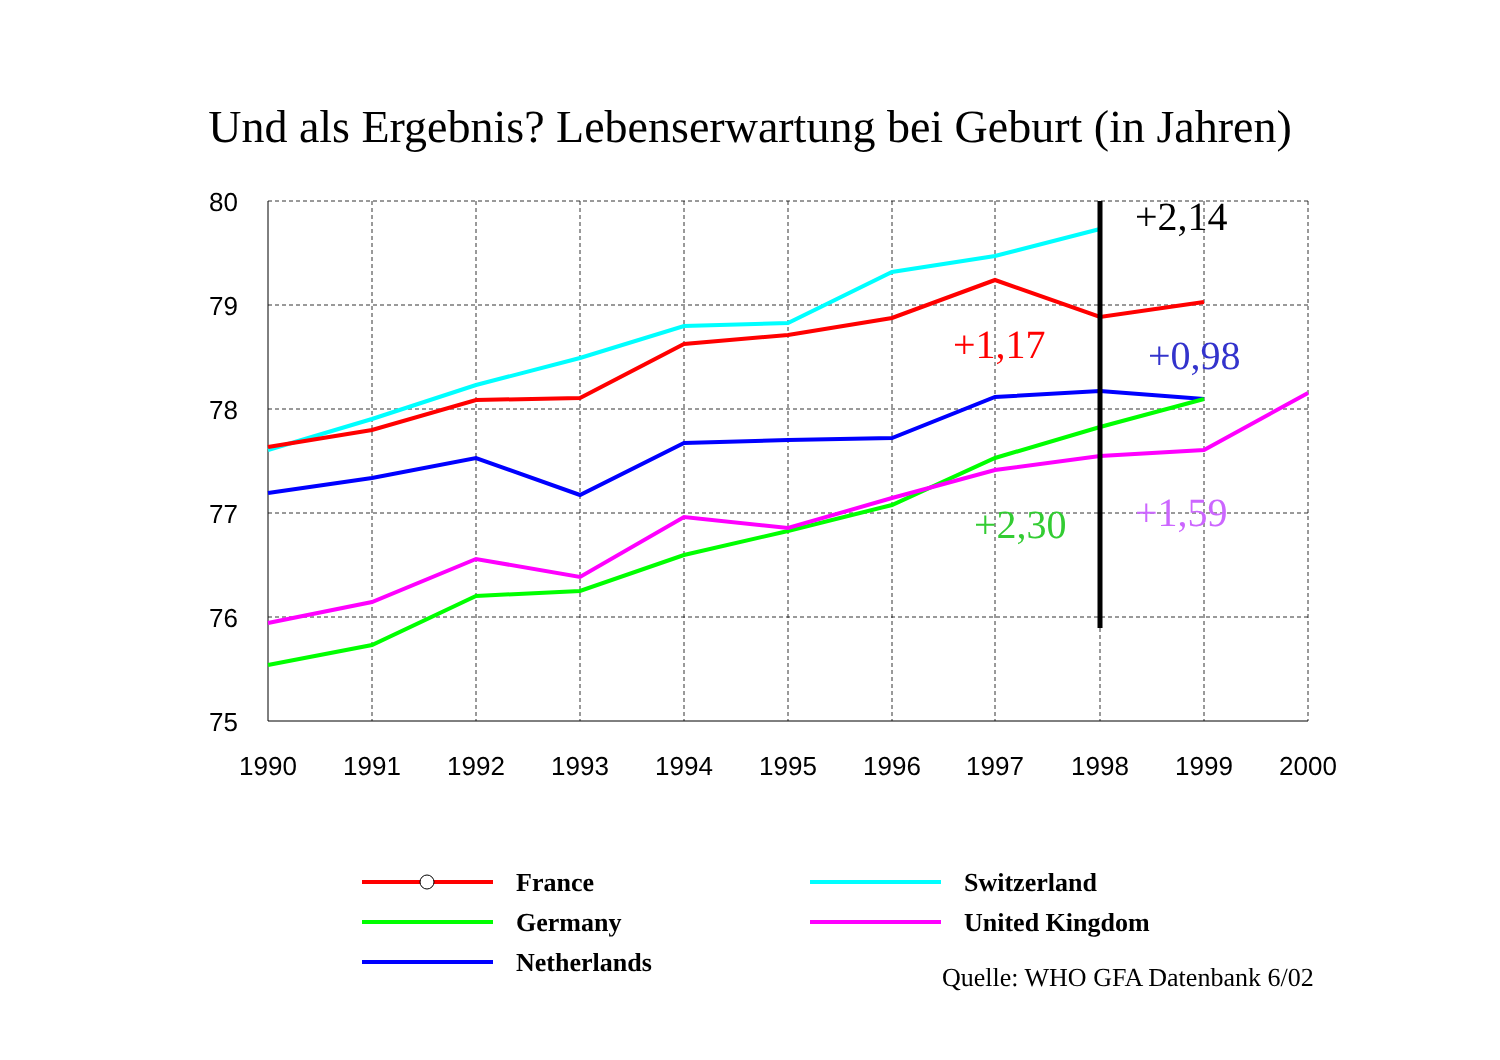Und als Ergebnis? Lebenserwartung bei Geburt (in Jahren)
80
79
78
77
76
75
1990
1991
1992
1993
1994
1995
1996
1997
1998
1999
2000
+2,14
+1,17
+0,98
+2,30
+1,59
France
Germany
Netherlands
Switzerland
United Kingdom
Quelle: WHO GFA Datenbank 6/02